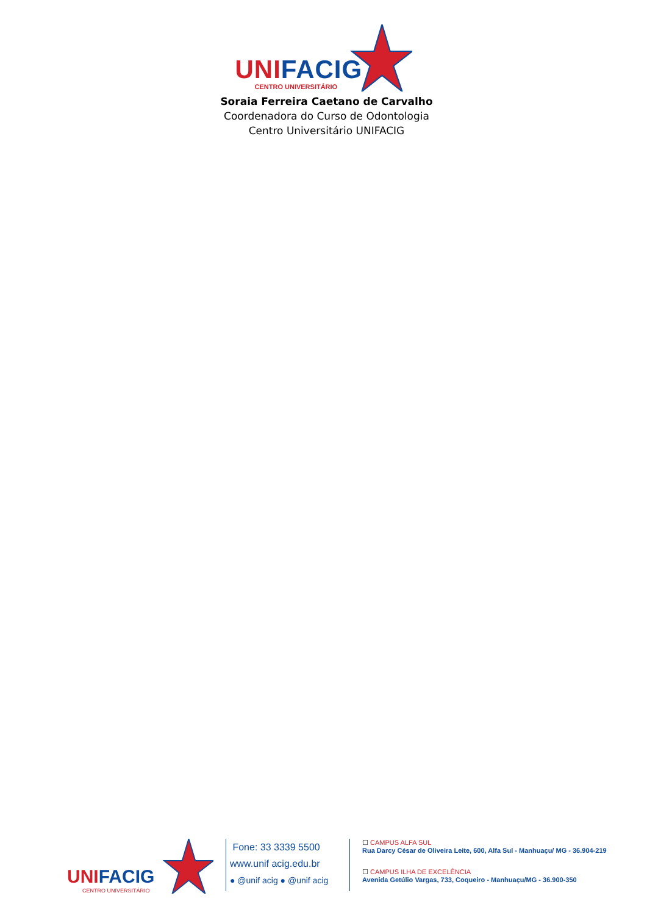UNI FACIG
CENTRO UNIVERSITÁRIO
Soraia Ferreira Caetano de Carvalho
Coordenadora do Curso de Odontologia
Centro Universitário UNIFACIG
UNI FACIG
CENTRO UNIVERSITÁRIO
Fone: 33 3339 5500
www.unif acig.edu.br
● @unif acig ● @unif acig
☐ CAMPUS ALFA SUL
Rua Darcy César de Oliveira Leite, 600, Alfa Sul - Manhuaçu/ MG - 36.904-219
☐ CAMPUS ILHA DE EXCELÊNCIA
Avenida Getúlio Vargas, 733, Coqueiro - Manhuaçu/MG - 36.900-350